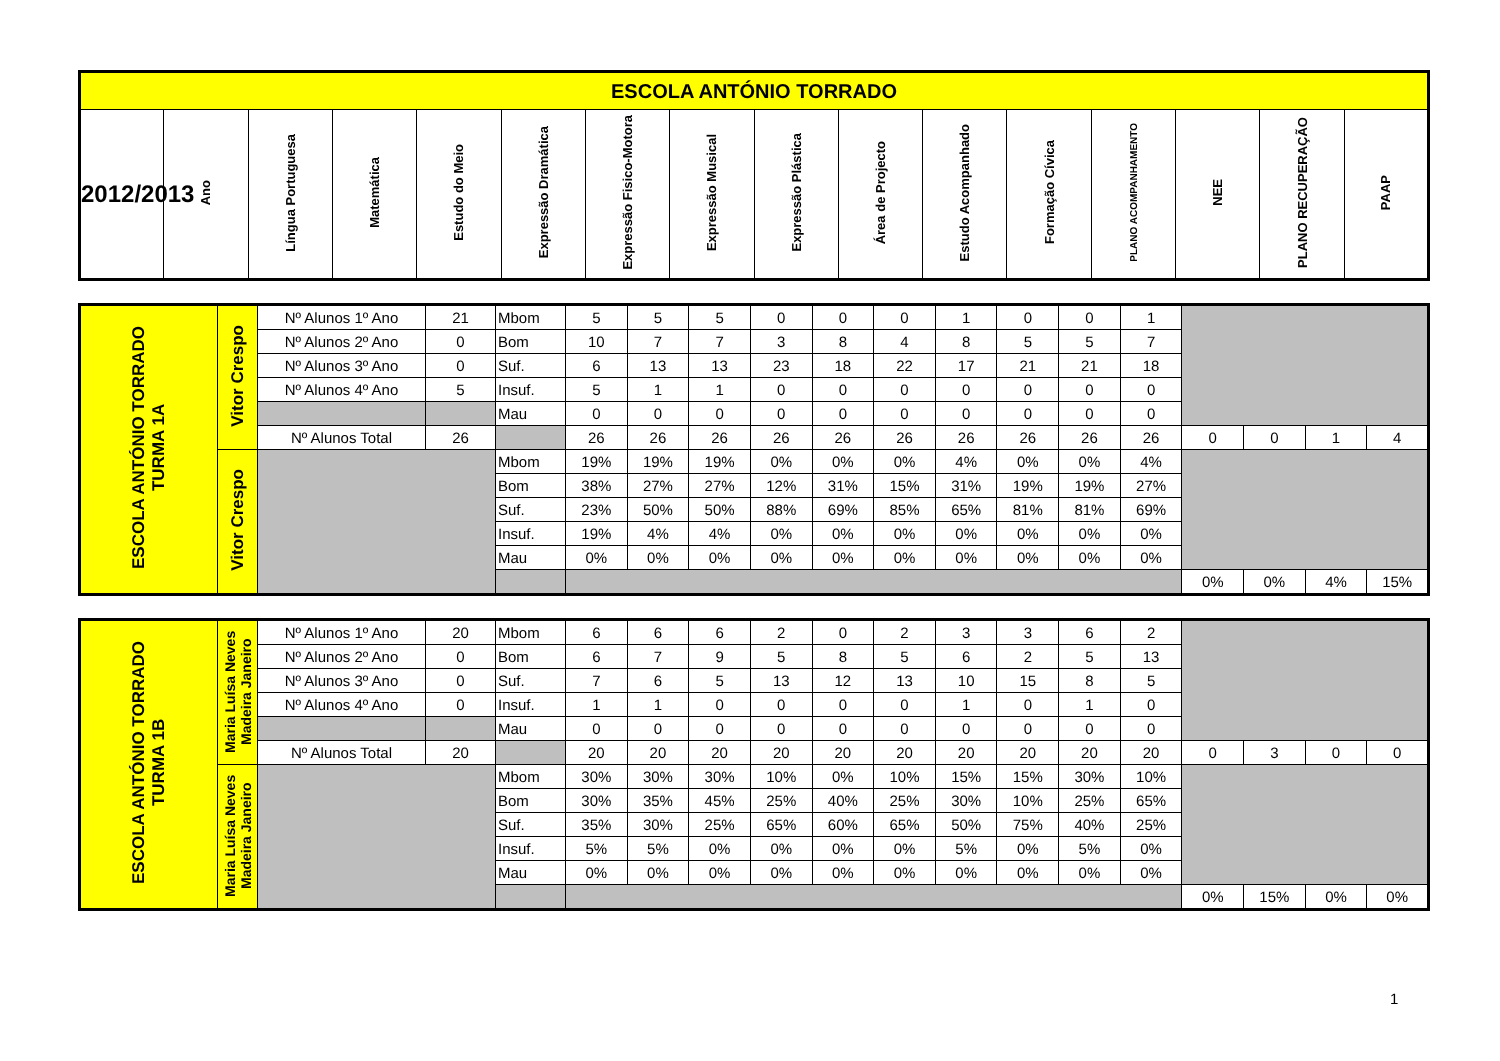| ESCOLA ANTÓNIO TORRADO | | | | | | | | | | | | | | | |
| 2012/2013 | Ano | Língua Portuguesa | Matemática | Estudo do Meio | Expressão Dramática | Expressão Fisico-Motora | Expressão Musical | Expressão Plástica | Área de Projecto | Estudo Acompanhado | Formação Cívica | PLANO ACOMPANHAMENTO | NEE | PLANO RECUPERAÇÃO | PAAP |
| ESCOLA ANTÓNIO TORRADO TURMA 1A | Vitor Crespo | Nº Alunos 1º Ano | 21 | Mbom | 5 | 5 | 5 | 0 | 0 | 0 | 1 | 0 | 0 | 1 | | | | |
| | | Nº Alunos 2º Ano | 0 | Bom | 10 | 7 | 7 | 3 | 8 | 4 | 8 | 5 | 5 | 7 | | | | |
| | | Nº Alunos 3º Ano | 0 | Suf. | 6 | 13 | 13 | 23 | 18 | 22 | 17 | 21 | 21 | 18 | | | | |
| | | Nº Alunos 4º Ano | 5 | Insuf. | 5 | 1 | 1 | 0 | 0 | 0 | 0 | 0 | 0 | 0 | | | | |
| | | | | Mau | 0 | 0 | 0 | 0 | 0 | 0 | 0 | 0 | 0 | 0 | | | | |
| | | Nº Alunos Total | 26 | | 26 | 26 | 26 | 26 | 26 | 26 | 26 | 26 | 26 | 26 | 0 | 0 | 1 | 4 |
| | Vitor Crespo | | | Mbom | 19% | 19% | 19% | 0% | 0% | 0% | 4% | 0% | 0% | 4% | | | | |
| | | | | Bom | 38% | 27% | 27% | 12% | 31% | 15% | 31% | 19% | 19% | 27% | | | | |
| | | | | Suf. | 23% | 50% | 50% | 88% | 69% | 85% | 65% | 81% | 81% | 69% | | | | |
| | | | | Insuf. | 19% | 4% | 4% | 0% | 0% | 0% | 0% | 0% | 0% | 0% | | | | |
| | | | | Mau | 0% | 0% | 0% | 0% | 0% | 0% | 0% | 0% | 0% | 0% | | | | |
| | | | | | | | | | | | | | | | 0% | 0% | 4% | 15% |
| ESCOLA ANTÓNIO TORRADO TURMA 1B | Maria Luísa Neves Madeira Janeiro | Nº Alunos 1º Ano | 20 | Mbom | 6 | 6 | 6 | 2 | 0 | 2 | 3 | 3 | 6 | 2 | | | | |
| | | Nº Alunos 2º Ano | 0 | Bom | 6 | 7 | 9 | 5 | 8 | 5 | 6 | 2 | 5 | 13 | | | | |
| | | Nº Alunos 3º Ano | 0 | Suf. | 7 | 6 | 5 | 13 | 12 | 13 | 10 | 15 | 8 | 5 | | | | |
| | | Nº Alunos 4º Ano | 0 | Insuf. | 1 | 1 | 0 | 0 | 0 | 0 | 1 | 0 | 1 | 0 | | | | |
| | | | | Mau | 0 | 0 | 0 | 0 | 0 | 0 | 0 | 0 | 0 | 0 | | | | |
| | | Nº Alunos Total | 20 | | 20 | 20 | 20 | 20 | 20 | 20 | 20 | 20 | 20 | 20 | 0 | 3 | 0 | 0 |
| | Maria Luísa Neves Madeira Janeiro | | | Mbom | 30% | 30% | 30% | 10% | 0% | 10% | 15% | 15% | 30% | 10% | | | | |
| | | | | Bom | 30% | 35% | 45% | 25% | 40% | 25% | 30% | 10% | 25% | 65% | | | | |
| | | | | Suf. | 35% | 30% | 25% | 65% | 60% | 65% | 50% | 75% | 40% | 25% | | | | |
| | | | | Insuf. | 5% | 5% | 0% | 0% | 0% | 0% | 5% | 0% | 5% | 0% | | | | |
| | | | | Mau | 0% | 0% | 0% | 0% | 0% | 0% | 0% | 0% | 0% | 0% | | | | |
| | | | | | | | | | | | | | | | 0% | 15% | 0% | 0% |
1